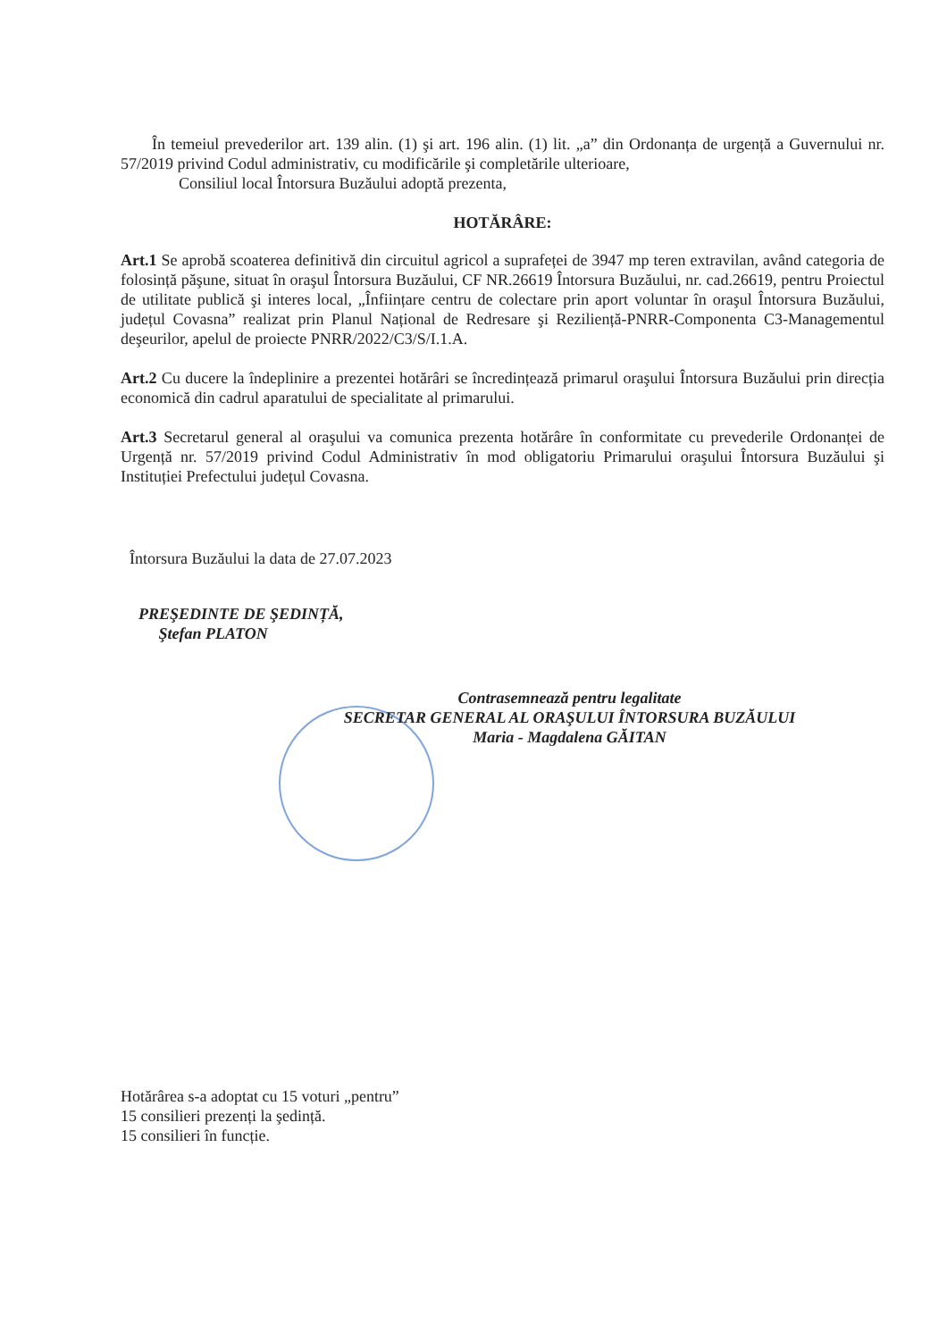În temeiul prevederilor art. 139 alin. (1) şi art. 196 alin. (1) lit. „a” din Ordonanța de urgență a Guvernului nr. 57/2019 privind Codul administrativ, cu modificările şi completările ulterioare,
Consiliul local Întorsura Buzăului adoptă prezenta,
HOTĂRÂRE:
Art.1 Se aprobă scoaterea definitivă din circuitul agricol a suprafeței de 3947 mp teren extravilan, având categoria de folosință păşune, situat în oraşul Întorsura Buzăului, CF NR.26619 Întorsura Buzăului, nr. cad.26619, pentru Proiectul de utilitate publică şi interes local, „Înființare centru de colectare prin aport voluntar în oraşul Întorsura Buzăului, județul Covasna” realizat prin Planul Național de Redresare şi Reziliență-PNRR-Componenta C3-Managementul deşeurilor, apelul de proiecte PNRR/2022/C3/S/I.1.A.
Art.2 Cu ducere la îndeplinire a prezentei hotărâri se încredințează primarul oraşului Întorsura Buzăului prin direcția economică din cadrul aparatului de specialitate al primarului.
Art.3 Secretarul general al oraşului va comunica prezenta hotărâre în conformitate cu prevederile Ordonanței de Urgență nr. 57/2019 privind Codul Administrativ în mod obligatoriu Primarului oraşului Întorsura Buzăului şi Instituției Prefectului județul Covasna.
Întorsura Buzăului la data de 27.07.2023
PREŞEDINTE DE ŞEDINȚĂ,
Ştefan PLATON
Contrasemnează pentru legalitate
SECRETAR GENERAL AL ORAŞULUI ÎNTORSURA BUZĂULUI
Maria - Magdalena GĂITAN
Hotărârea s-a adoptat cu 15 voturi „pentru”
15 consilieri prezenți la şedință.
15 consilieri în funcție.